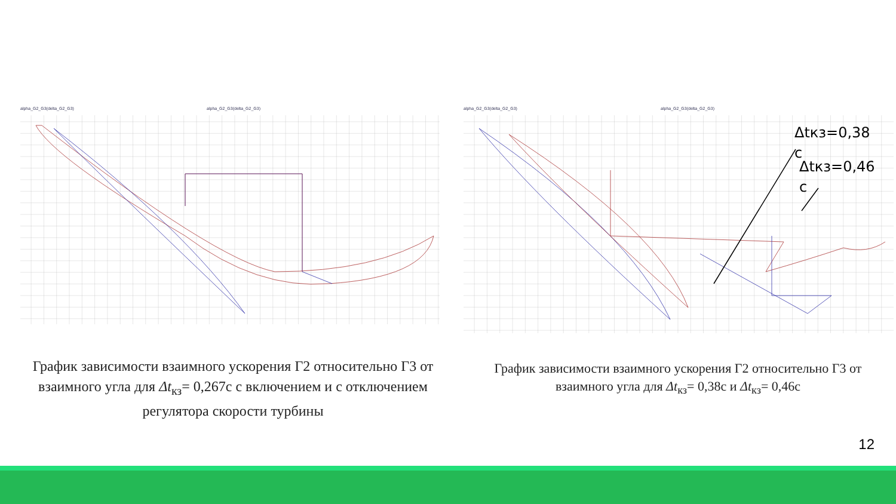alpha_G2_G3(delta_G2_G3) alpha_G2_G3(delta_G2_G3) alpha_G2_G3(delta_G2_G3) alpha_G2_G3(delta_G2_G3)
Δtкз=0,38
с
Δtкз=0,46
с
График зависимости взаимного ускорения Г2 относительно Г3 от взаимного угла для Δt<sub>кз</sub>= 0,267с с включением и с отключением регулятора скорости турбины
График зависимости взаимного ускорения Г2 относительно Г3 от взаимного угла для Δt<sub>кз</sub>= 0,38с и Δt<sub>кз</sub>= 0,46с
12